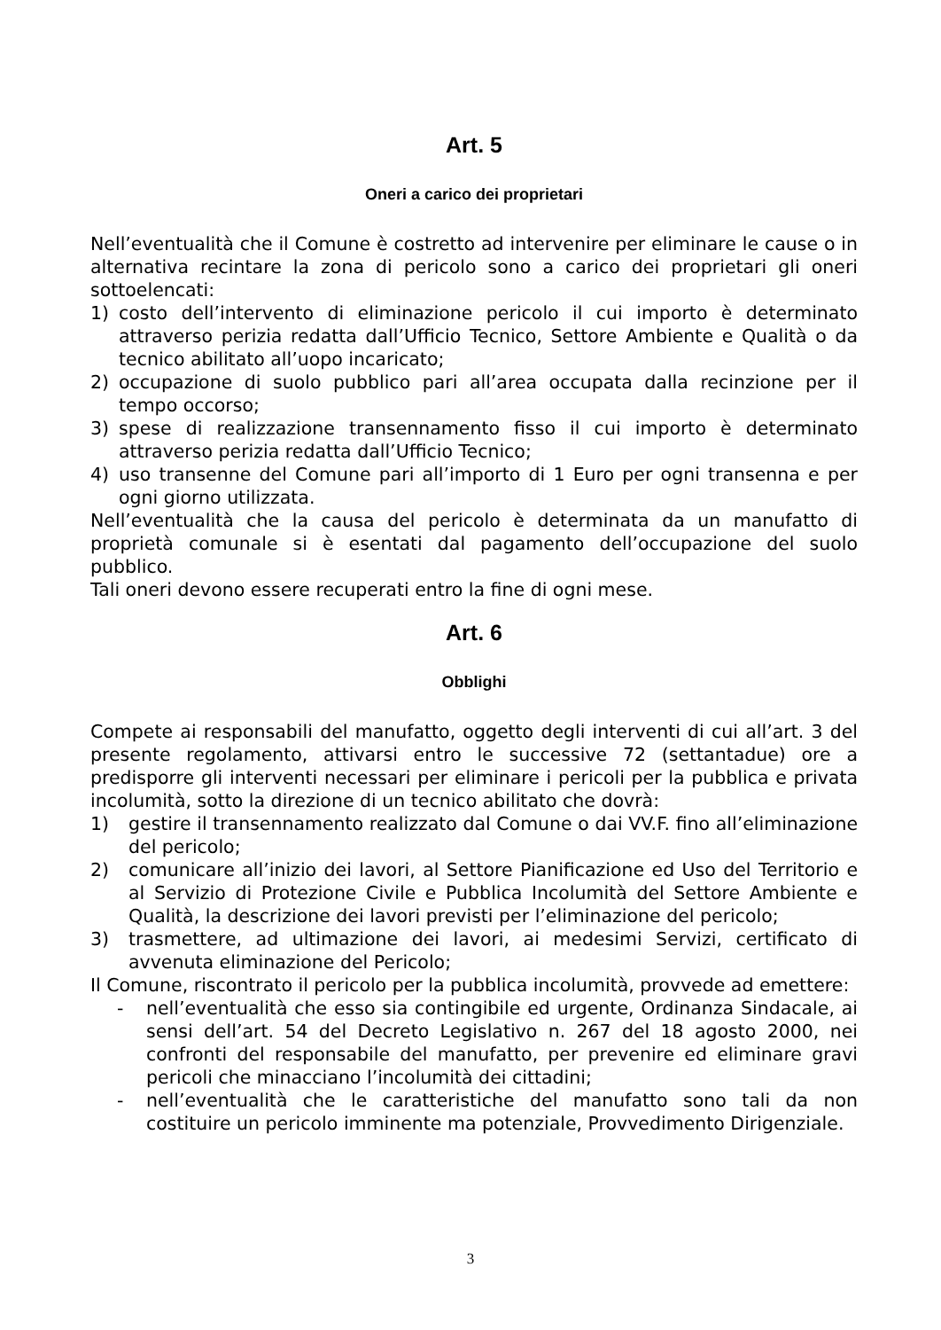Art. 5
Oneri a carico dei proprietari
Nell’eventualità che il Comune è costretto ad intervenire per eliminare le cause o in alternativa recintare la zona di pericolo sono a carico dei proprietari gli oneri sottoelencati:
1) costo dell’intervento di eliminazione pericolo il cui importo è determinato attraverso perizia redatta dall’Ufficio Tecnico, Settore Ambiente e Qualità o da tecnico abilitato all’uopo incaricato;
2) occupazione di suolo pubblico pari all’area occupata dalla recinzione per il tempo occorso;
3) spese di realizzazione transennamento fisso il cui importo è determinato attraverso perizia redatta dall’Ufficio Tecnico;
4) uso transenne del Comune pari all’importo di 1 Euro per ogni transenna e per ogni giorno utilizzata.
Nell’eventualità che la causa del pericolo è determinata da un manufatto di proprietà comunale si è esentati dal pagamento dell’occupazione del suolo pubblico.
Tali oneri devono essere recuperati entro la fine di ogni mese.
Art. 6
Obblighi
Compete ai responsabili del manufatto, oggetto degli interventi di cui all’art. 3 del presente regolamento, attivarsi entro le successive 72 (settantadue) ore a predisporre gli interventi necessari per eliminare i pericoli per la pubblica e privata incolumità, sotto la direzione di un tecnico abilitato che dovrà:
1) gestire il transennamento realizzato dal Comune o dai VV.F. fino all’eliminazione del pericolo;
2) comunicare all’inizio dei lavori, al Settore Pianificazione ed Uso del Territorio e al Servizio di Protezione Civile e Pubblica Incolumità del Settore Ambiente e Qualità, la descrizione dei lavori previsti per l’eliminazione del pericolo;
3) trasmettere, ad ultimazione dei lavori, ai medesimi Servizi, certificato di avvenuta eliminazione del Pericolo;
Il Comune, riscontrato il pericolo per la pubblica incolumità, provvede ad emettere:
- nell’eventualità che esso sia contingibile ed urgente, Ordinanza Sindacale, ai sensi dell’art. 54 del Decreto Legislativo n. 267 del 18 agosto 2000, nei confronti del responsabile del manufatto, per prevenire ed eliminare gravi pericoli che minacciano l’incolumità dei cittadini;
- nell’eventualità che le caratteristiche del manufatto sono tali da non costituire un pericolo imminente ma potenziale, Provvedimento Dirigenziale.
3